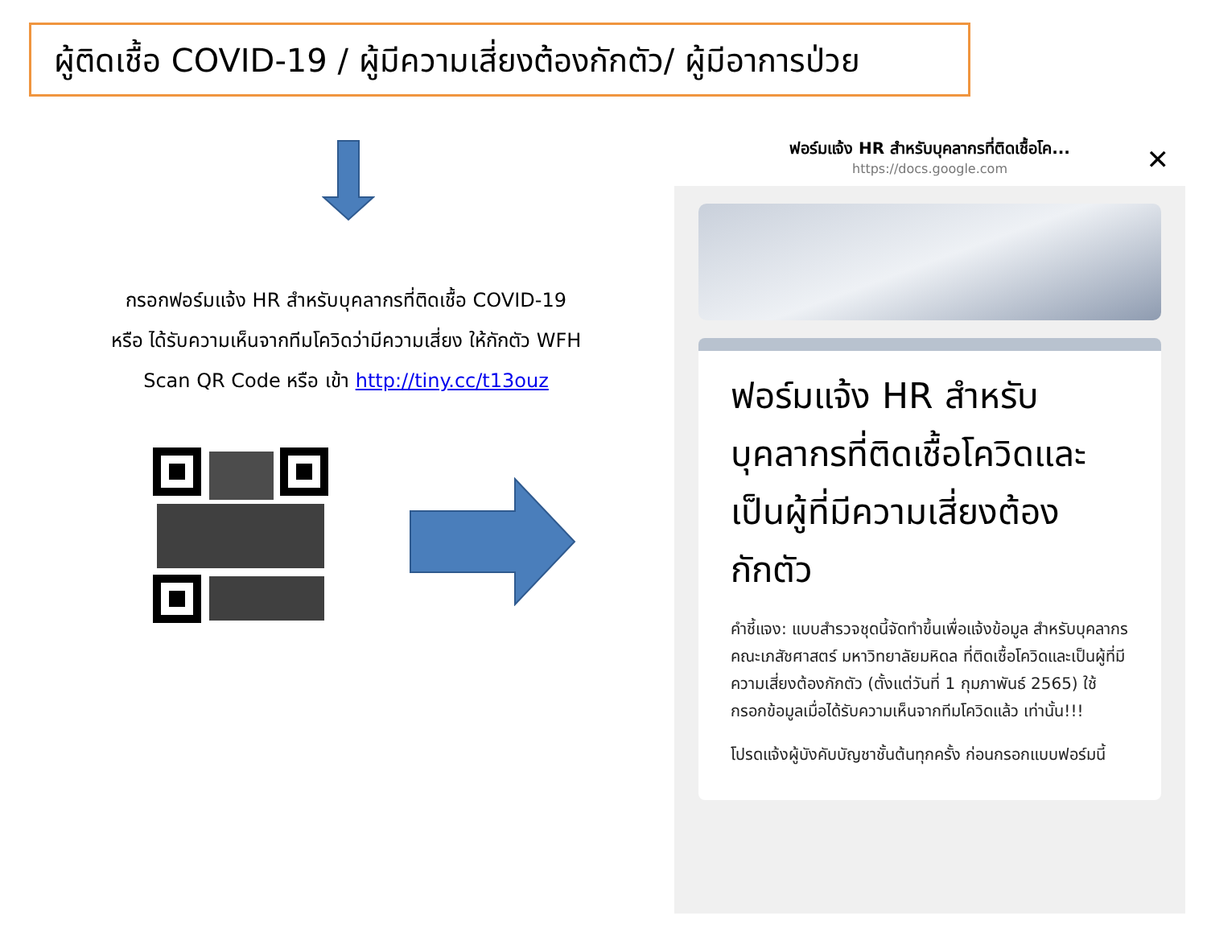ผู้ติดเชื้อ COVID-19 / ผู้มีความเสี่ยงต้องกักตัว/ ผู้มีอาการป่วย
กรอกฟอร์มแจ้ง HR สำหรับบุคลากรที่ติดเชื้อ COVID-19
หรือ ได้รับความเห็นจากทีมโควิดว่ามีความเสี่ยง ให้กักตัว WFH
Scan QR Code หรือ เข้า http://tiny.cc/t13ouz
ฟอร์มแจ้ง HR สำหรับบุคลากรที่ติดเชื้อโค...
https://docs.google.com
✕
ฟอร์มแจ้ง HR สำหรับบุคลากรที่ติดเชื้อโควิดและเป็นผู้ที่มีความเสี่ยงต้องกักตัว
คำชี้แจง: แบบสำรวจชุดนี้จัดทำขึ้นเพื่อแจ้งข้อมูล สำหรับบุคลากรคณะเภสัชศาสตร์ มหาวิทยาลัยมหิดล ที่ติดเชื้อโควิดและเป็นผู้ที่มีความเสี่ยงต้องกักตัว (ตั้งแต่วันที่ 1 กุมภาพันธ์ 2565) ใช้กรอกข้อมูลเมื่อได้รับความเห็นจากทีมโควิดแล้ว เท่านั้น!!!
โปรดแจ้งผู้บังคับบัญชาชั้นต้นทุกครั้ง ก่อนกรอกแบบฟอร์มนี้